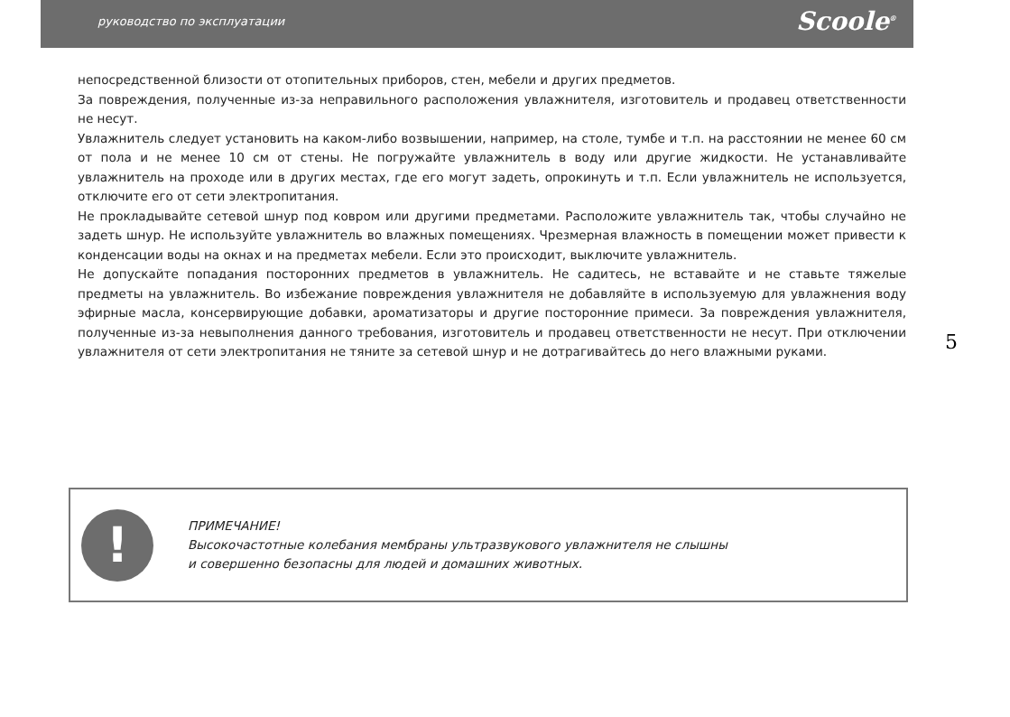руководство по эксплуатации Scoole<sup>®</sup>
непосредственной близости от отопительных приборов, стен, мебели и других предметов.
За повреждения, полученные из-за неправильного расположения увлажнителя, изготовитель и продавец ответственности не несут.
Увлажнитель следует установить на каком-либо возвышении, например, на столе, тумбе и т.п. на расстоянии не менее 60 см от пола и не менее 10 см от стены. Не погружайте увлажнитель в воду или другие жидкости. Не устанавливайте увлажнитель на проходе или в других местах, где его могут задеть, опрокинуть и т.п. Если увлажнитель не используется, отключите его от сети электропитания.
Не прокладывайте сетевой шнур под ковром или другими предметами. Расположите увлажнитель так, чтобы случайно не задеть шнур. Не используйте увлажнитель во влажных помещениях. Чрезмерная влажность в помещении может привести к конденсации воды на окнах и на предметах мебели. Если это происходит, выключите увлажнитель.
Не допускайте попадания посторонних предметов в увлажнитель. Не садитесь, не вставайте и не ставьте тяжелые предметы на увлажнитель. Во избежание повреждения увлажнителя не добавляйте в используемую для увлажнения воду эфирные масла, консервирующие добавки, ароматизаторы и другие посторонние примеси. За повреждения увлажнителя, полученные из-за невыполнения данного требования, изготовитель и продавец ответственности не несут. При отключении увлажнителя от сети электропитания не тяните за сетевой шнур и не дотрагивайтесь до него влажными руками.
5
!
ПРИМЕЧАНИЕ!
Высокочастотные колебания мембраны ультразвукового увлажнителя не слышны
и совершенно безопасны для людей и домашних животных.